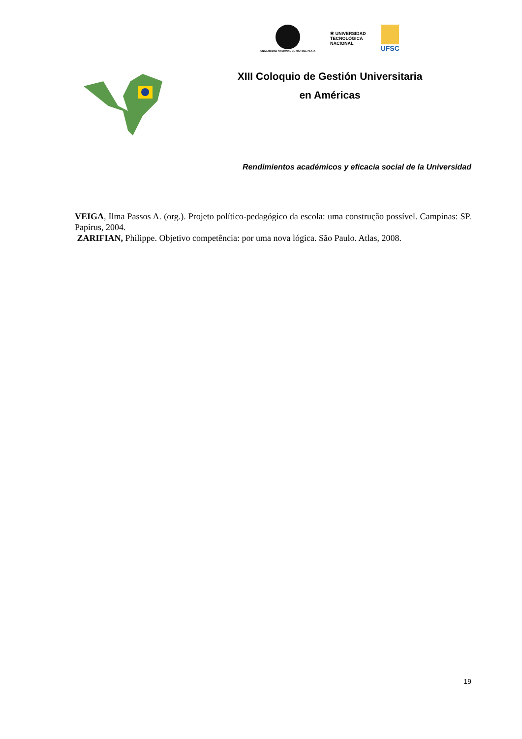UNIVERSIDAD NACIONAL DE MAR DEL PLATA
✱ UNIVERSIDAD
TECNOLÓGICA
NACIONAL
UFSC
XIII Coloquio de Gestión Universitaria
en Américas
Rendimientos académicos y eficacia social de la Universidad
VEIGA, Ilma Passos A. (org.). Projeto político-pedagógico da escola: uma construção possível. Campinas: SP. Papirus, 2004.
ZARIFIAN, Philippe. Objetivo competência: por uma nova lógica. São Paulo. Atlas, 2008.
19